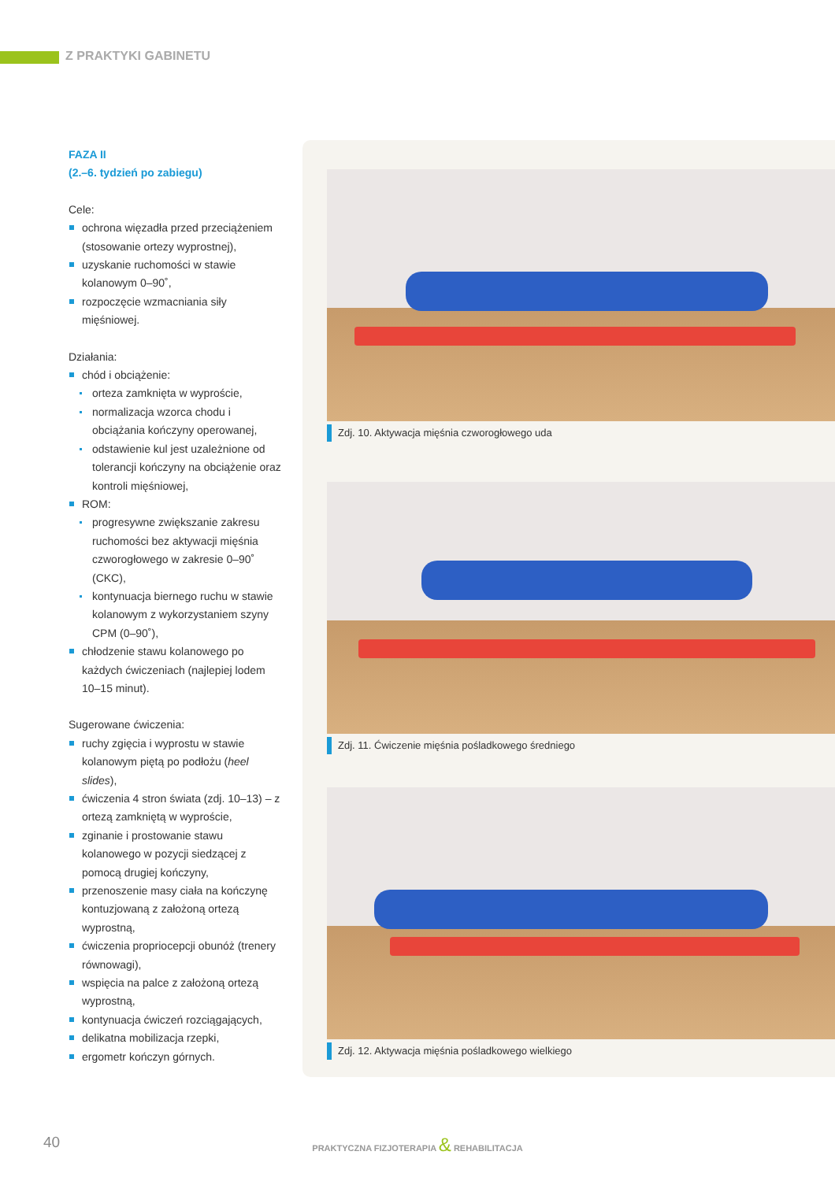Z PRAKTYKI GABINETU
FAZA II
(2.–6. tydzień po zabiegu)
Cele:
ochrona więzadła przed przeciążeniem (stosowanie ortezy wyprostnej),
uzyskanie ruchomości w stawie kolanowym 0–90˚,
rozpoczęcie wzmacniania siły mięśniowej.
Działania:
chód i obciążenie:
orteza zamknięta w wyproście,
normalizacja wzorca chodu i obciążania kończyny operowanej,
odstawienie kul jest uzależnione od tolerancji kończyny na obciążenie oraz kontroli mięśniowej,
ROM:
progresywne zwiększanie zakresu ruchomości bez aktywacji mięśnia czworogłowego w zakresie 0–90˚ (CKC),
kontynuacja biernego ruchu w stawie kolanowym z wykorzystaniem szyny CPM (0–90˚),
chłodzenie stawu kolanowego po każdych ćwiczeniach (najlepiej lodem 10–15 minut).
Sugerowane ćwiczenia:
ruchy zgięcia i wyprostu w stawie kolanowym piętą po podłożu (heel slides),
ćwiczenia 4 stron świata (zdj. 10–13) – z ortezą zamkniętą w wyproście,
zginanie i prostowanie stawu kolanowego w pozycji siedzącej z pomocą drugiej kończyny,
przenoszenie masy ciała na kończynę kontuzjowaną z założoną ortezą wyprostną,
ćwiczenia propriocepcji obunóż (trenery równowagi),
wspięcia na palce z założoną ortezą wyprostną,
kontynuacja ćwiczeń rozciągających,
delikatna mobilizacja rzepki,
ergometr kończyn górnych.
Zdj. 10. Aktywacja mięśnia czworogłowego uda
Zdj. 11. Ćwiczenie mięśnia pośladkowego średniego
Zdj. 12. Aktywacja mięśnia pośladkowego wielkiego
40
PRAKTYCZNA FIZJOTERAPIA & REHABILITACJA